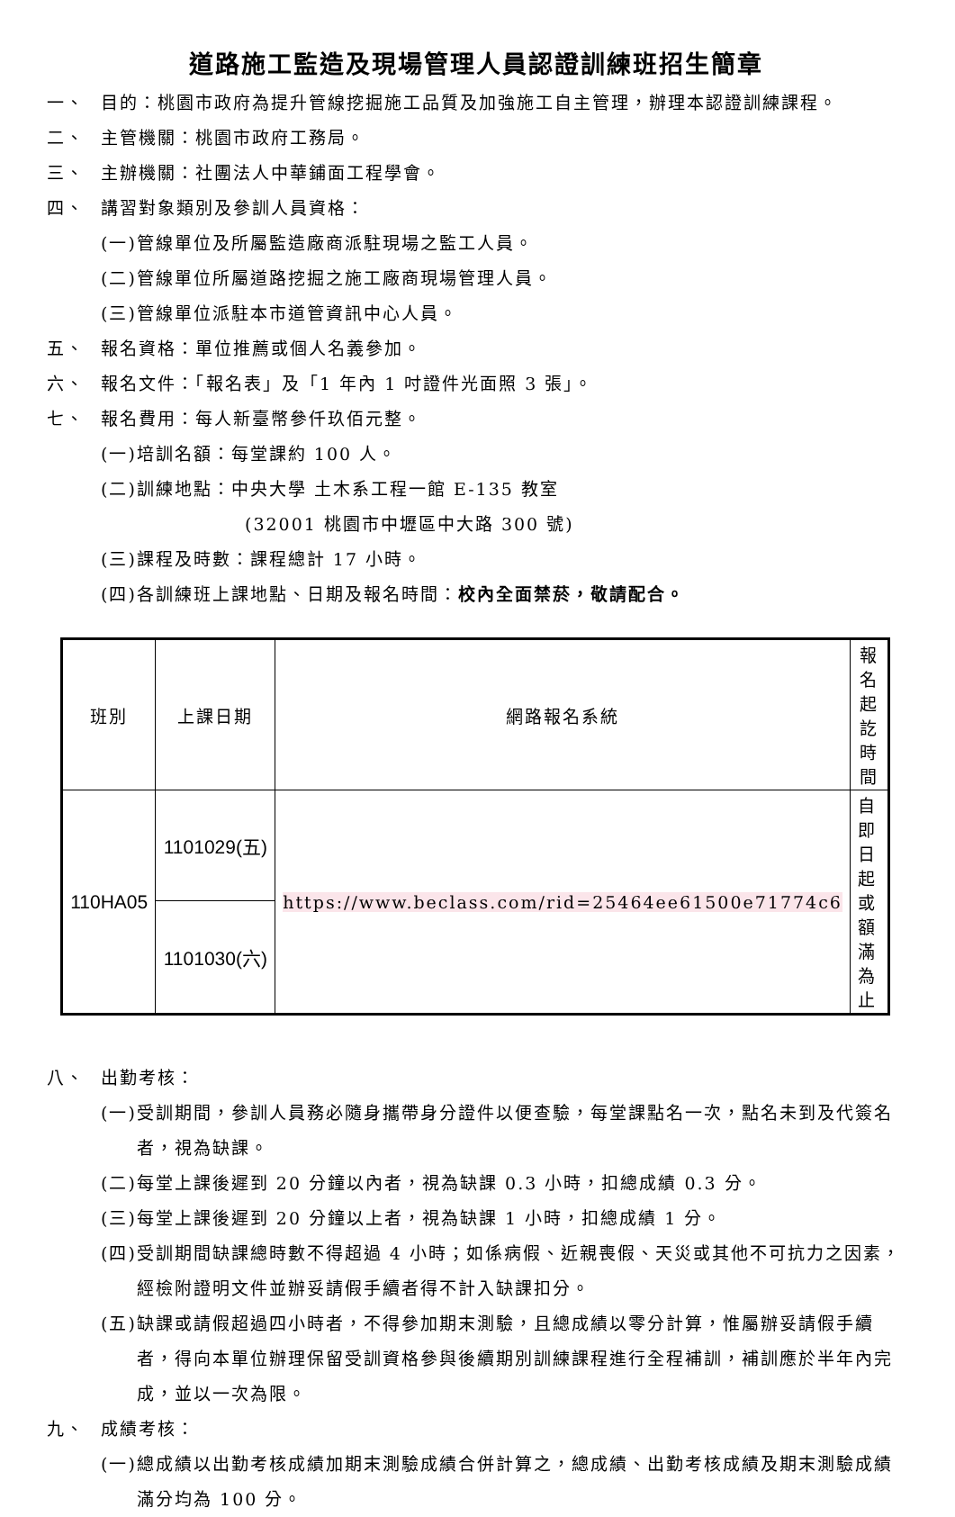道路施工監造及現場管理人員認證訓練班招生簡章
一、 目的：桃園市政府為提升管線挖掘施工品質及加強施工自主管理，辦理本認證訓練課程。
二、 主管機關：桃園市政府工務局。
三、 主辦機關：社團法人中華鋪面工程學會。
四、 講習對象類別及參訓人員資格：
(一)管線單位及所屬監造廠商派駐現場之監工人員。
(二)管線單位所屬道路挖掘之施工廠商現場管理人員。
(三)管線單位派駐本市道管資訊中心人員。
五、 報名資格：單位推薦或個人名義參加。
六、 報名文件：「報名表」及「1 年內 1 吋證件光面照 3 張」。
七、 報名費用：每人新臺幣參仟玖佰元整。
(一)培訓名額：每堂課約 100 人。
(二)訓練地點：中央大學 土木系工程一館 E-135 教室
(32001 桃園市中壢區中大路 300 號)
(三)課程及時數：課程總計 17 小時。
(四)各訓練班上課地點、日期及報名時間：校內全面禁菸，敬請配合。
| 班別 | 上課日期 | 網路報名系統 | 報名起訖時間 |
| --- | --- | --- | --- |
| 110HA05 | 1101029(五) | https://www.beclass.com/rid=25464ee61500e71774c6 | 自即日起或額滿為止 |
| | 1101030(六) | | |
八、 出勤考核：
(一)受訓期間，參訓人員務必隨身攜帶身分證件以便查驗，每堂課點名一次，點名未到及代簽名者，視為缺課。
(二)每堂上課後遲到 20 分鐘以內者，視為缺課 0.3 小時，扣總成績 0.3 分。
(三)每堂上課後遲到 20 分鐘以上者，視為缺課 1 小時，扣總成績 1 分。
(四)受訓期間缺課總時數不得超過 4 小時；如係病假、近親喪假、天災或其他不可抗力之因素，經檢附證明文件並辦妥請假手續者得不計入缺課扣分。
(五)缺課或請假超過四小時者，不得參加期末測驗，且總成績以零分計算，惟屬辦妥請假手續者，得向本單位辦理保留受訓資格參與後續期別訓練課程進行全程補訓，補訓應於半年內完成，並以一次為限。
九、 成績考核：
(一)總成績以出勤考核成績加期末測驗成績合併計算之，總成績、出勤考核成績及期末測驗成績滿分均為 100 分。